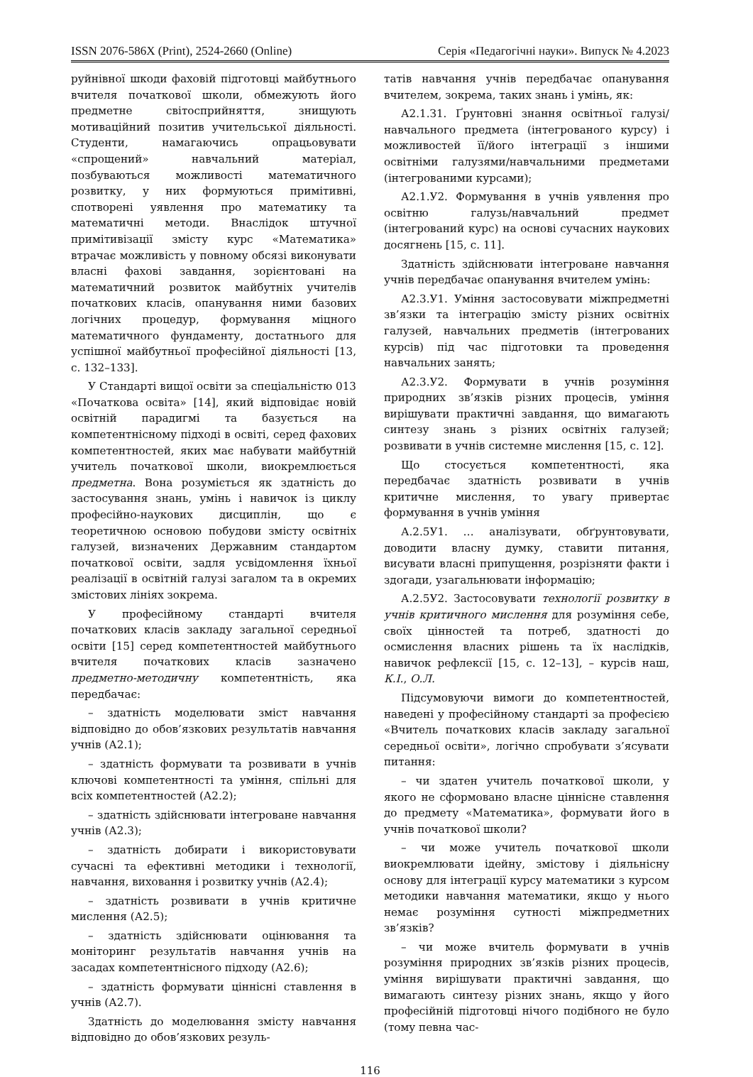ISSN 2076-586X (Print), 2524-2660 (Online) Серія «Педагогічні науки». Випуск № 4.2023
руйнівної шкоди фаховій підготовці майбутнього вчителя початкової школи, обмежують його предметне світосприйняття, знищують мотиваційний позитив учительської діяльності. Студенти, намагаючись опрацьовувати «спрощений» навчальний матеріал, позбуваються можливості математичного розвитку, у них формуються примітивні, спотворені уявлення про математику та математичні методи. Внаслідок штучної примітивізації змісту курс «Математика» втрачає можливість у повному обсязі виконувати власні фахові завдання, зорієнтовані на математичний розвиток майбутніх учителів початкових класів, опанування ними базових логічних процедур, формування міцного математичного фундаменту, достатнього для успішної майбутньої професійної діяльності [13, с. 132–133].
У Стандарті вищої освіти за спеціальністю 013 «Початкова освіта» [14], який відповідає новій освітній парадигмі та базується на компетентнісному підході в освіті, серед фахових компетентностей, яких має набувати майбутній учитель початкової школи, виокремлюється предметна. Вона розуміється як здатність до застосування знань, умінь і навичок із циклу професійно-наукових дисциплін, що є теоретичною основою побудови змісту освітніх галузей, визначених Державним стандартом початкової освіти, задля усвідомлення їхньої реалізації в освітній галузі загалом та в окремих змістових лініях зокрема.
У професійному стандарті вчителя початкових класів закладу загальної середньої освіти [15] серед компетентностей майбутнього вчителя початкових класів зазначено предметно-методичну компетентність, яка передбачає:
– здатність моделювати зміст навчання відповідно до обов’язкових результатів навчання учнів (А2.1);
– здатність формувати та розвивати в учнів ключові компетентності та уміння, спільні для всіх компетентностей (А2.2);
– здатність здійснювати інтегроване навчання учнів (А2.3);
– здатність добирати і використовувати сучасні та ефективні методики і технології, навчання, виховання і розвитку учнів (А2.4);
– здатність розвивати в учнів критичне мислення (А2.5);
– здатність здійснювати оцінювання та моніторинг результатів навчання учнів на засадах компетентнісного підходу (А2.6);
– здатність формувати ціннісні ставлення в учнів (А2.7).
Здатність до моделювання змісту навчання відповідно до обов’язкових резуль-
татів навчання учнів передбачає опанування вчителем, зокрема, таких знань і умінь, як:
А2.1.З1. Ґрунтовні знання освітньої галузі/навчального предмета (інтегрованого курсу) і можливостей її/його інтеграції з іншими освітніми галузями/навчальними предметами (інтегрованими курсами);
А2.1.У2. Формування в учнів уявлення про освітню галузь/навчальний предмет (інтегрований курс) на основі сучасних наукових досягнень [15, с. 11].
Здатність здійснювати інтегроване навчання учнів передбачає опанування вчителем умінь:
А2.3.У1. Уміння застосовувати міжпредметні зв’язки та інтеграцію змісту різних освітніх галузей, навчальних предметів (інтегрованих курсів) під час підготовки та проведення навчальних занять;
А2.3.У2. Формувати в учнів розуміння природних зв’язків різних процесів, уміння вирішувати практичні завдання, що вимагають синтезу знань з різних освітніх галузей; розвивати в учнів системне мислення [15, с. 12].
Що стосується компетентності, яка передбачає здатність розвивати в учнів критичне мислення, то увагу привертає формування в учнів уміння
А.2.5У1. … аналізувати, обґрунтовувати, доводити власну думку, ставити питання, висувати власні припущення, розрізняти факти і здогади, узагальнювати інформацію;
А.2.5У2. Застосовувати технології розвитку в учнів критичного мислення для розуміння себе, своїх цінностей та потреб, здатності до осмислення власних рішень та їх наслідків, навичок рефлексії [15, с. 12–13], – курсів наш, К.І., О.Л.
Підсумовуючи вимоги до компетентностей, наведені у професійному стандарті за професією «Вчитель початкових класів закладу загальної середньої освіти», логічно спробувати з’ясувати питання:
– чи здатен учитель початкової школи, у якого не сформовано власне ціннісне ставлення до предмету «Математика», формувати його в учнів початкової школи?
– чи може учитель початкової школи виокремлювати ідейну, змістову і діяльнісну основу для інтеграції курсу математики з курсом методики навчання математики, якщо у нього немає розуміння сутності міжпредметних зв’язків?
– чи може вчитель формувати в учнів розуміння природних зв’язків різних процесів, уміння вирішувати практичні завдання, що вимагають синтезу різних знань, якщо у його професійній підготовці нічого подібного не було (тому певна час-
116